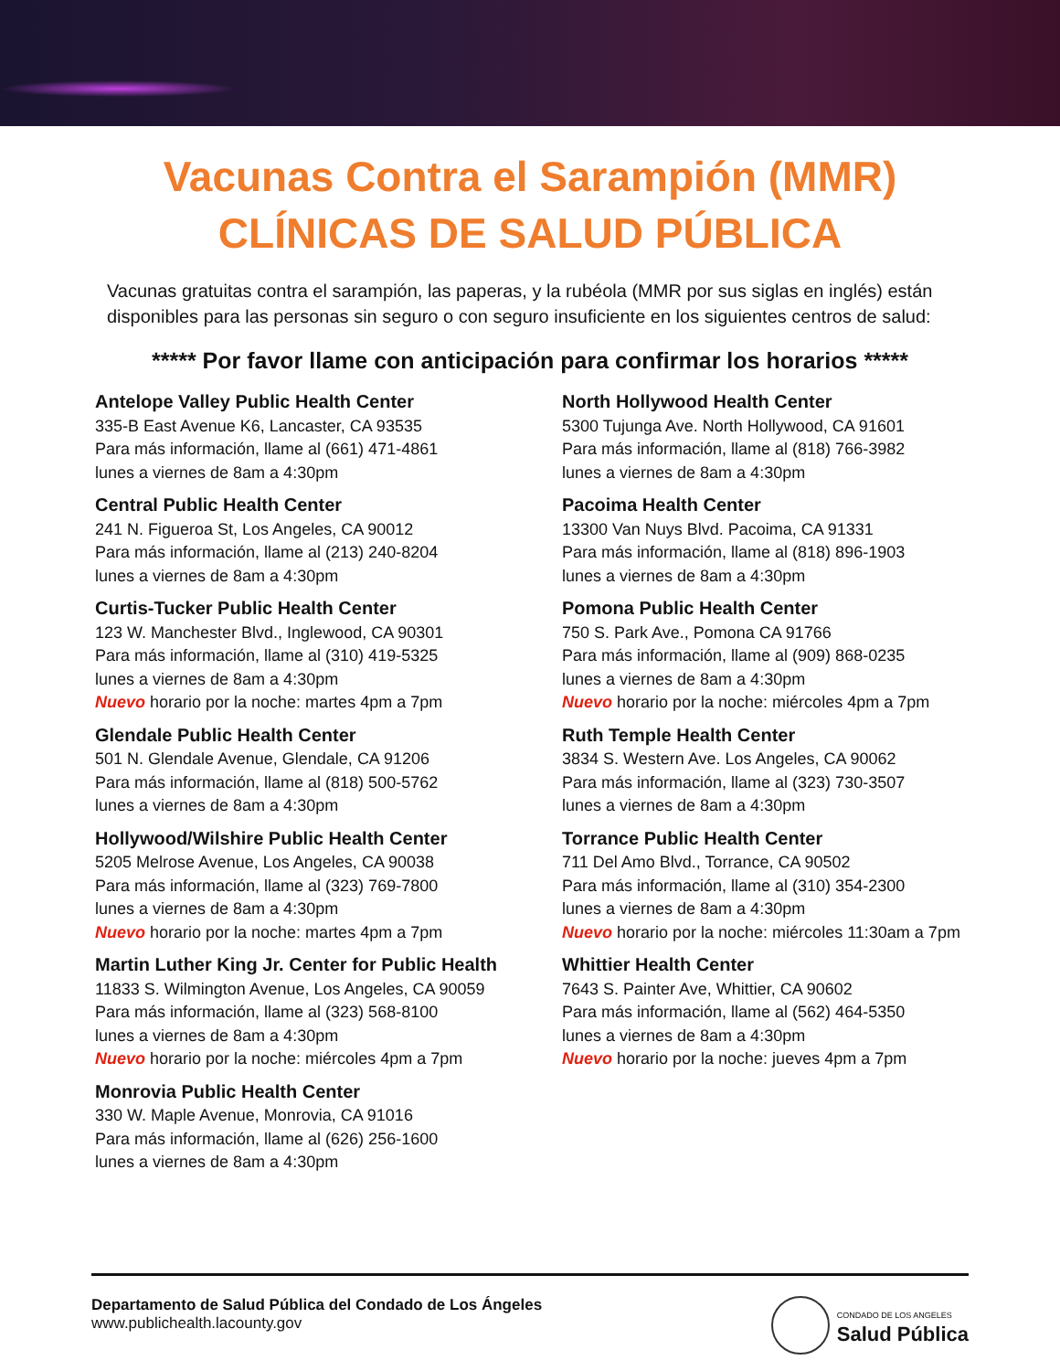Vacunas Contra el Sarampión (MMR)
CLÍNICAS DE SALUD PÚBLICA
Vacunas gratuitas contra el sarampión, las paperas, y la rubéola (MMR por sus siglas en inglés) están disponibles para las personas sin seguro o con seguro insuficiente en los siguientes centros de salud:
***** Por favor llame con anticipación para confirmar los horarios *****
Antelope Valley Public Health Center
335-B East Avenue K6, Lancaster, CA 93535
Para más información, llame al (661) 471-4861
lunes a viernes de 8am a 4:30pm
Central Public Health Center
241 N. Figueroa St, Los Angeles, CA 90012
Para más información, llame al (213) 240-8204
lunes a viernes de 8am a 4:30pm
Curtis-Tucker Public Health Center
123 W. Manchester Blvd., Inglewood, CA 90301
Para más información, llame al (310) 419-5325
lunes a viernes de 8am a 4:30pm
Nuevo horario por la noche: martes 4pm a 7pm
Glendale Public Health Center
501 N. Glendale Avenue, Glendale, CA 91206
Para más información, llame al (818) 500-5762
lunes a viernes de 8am a 4:30pm
Hollywood/Wilshire Public Health Center
5205 Melrose Avenue, Los Angeles, CA 90038
Para más información, llame al (323) 769-7800
lunes a viernes de 8am a 4:30pm
Nuevo horario por la noche: martes 4pm a 7pm
Martin Luther King Jr. Center for Public Health
11833 S. Wilmington Avenue, Los Angeles, CA 90059
Para más información, llame al (323) 568-8100
lunes a viernes de 8am a 4:30pm
Nuevo horario por la noche: miércoles 4pm a 7pm
Monrovia Public Health Center
330 W. Maple Avenue, Monrovia, CA 91016
Para más información, llame al (626) 256-1600
lunes a viernes de 8am a 4:30pm
North Hollywood Health Center
5300 Tujunga Ave. North Hollywood, CA 91601
Para más información, llame al (818) 766-3982
lunes a viernes de 8am a 4:30pm
Pacoima Health Center
13300 Van Nuys Blvd. Pacoima, CA 91331
Para más información, llame al (818) 896-1903
lunes a viernes de 8am a 4:30pm
Pomona Public Health Center
750 S. Park Ave., Pomona CA 91766
Para más información, llame al (909) 868-0235
lunes a viernes de 8am a 4:30pm
Nuevo horario por la noche: miércoles 4pm a 7pm
Ruth Temple Health Center
3834 S. Western Ave. Los Angeles, CA 90062
Para más información, llame al (323) 730-3507
lunes a viernes de 8am a 4:30pm
Torrance Public Health Center
711 Del Amo Blvd., Torrance, CA 90502
Para más información, llame al (310) 354-2300
lunes a viernes de 8am a 4:30pm
Nuevo horario por la noche: miércoles 11:30am a 7pm
Whittier Health Center
7643 S. Painter Ave, Whittier, CA 90602
Para más información, llame al (562) 464-5350
lunes a viernes de 8am a 4:30pm
Nuevo horario por la noche: jueves 4pm a 7pm
Departamento de Salud Pública del Condado de Los Ángeles
www.publichealth.lacounty.gov
CONDADO DE LOS ANGELES
Salud Pública